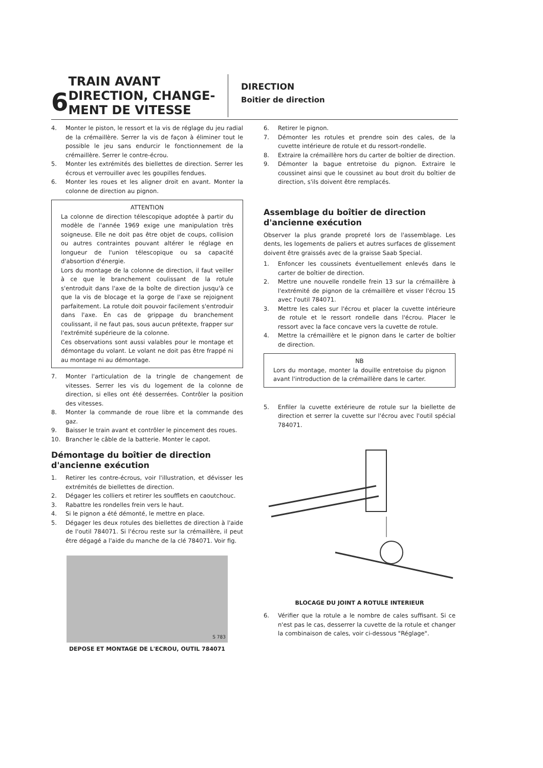6
TRAIN AVANT
DIRECTION, CHANGE-
MENT DE VITESSE
DIRECTION
Boitier de direction
4. Monter le piston, le ressort et la vis de réglage du jeu radial de la crémaillère. Serrer la vis de façon à éliminer tout le possible le jeu sans endurcir le fonctionnement de la crémaillère. Serrer le contre-écrou.
5. Monter les extrémités des biellettes de direction. Serrer les écrous et verrouiller avec les goupilles fendues.
6. Monter les roues et les aligner droit en avant. Monter la colonne de direction au pignon.
ATTENTION
La colonne de direction télescopique adoptée à partir du modèle de l'année 1969 exige une manipulation très soigneuse. Elle ne doit pas être objet de coups, collision ou autres contraintes pouvant altérer le réglage en longueur de l'union télescopique ou sa capacité d'absortion d'énergie.
Lors du montage de la colonne de direction, il faut veiller à ce que le branchement coulissant de la rotule s'entroduit dans l'axe de la boîte de direction jusqu'à ce que la vis de blocage et la gorge de l'axe se rejoignent parfaitement. La rotule doit pouvoir facilement s'entroduir dans l'axe. En cas de grippage du branchement coulissant, il ne faut pas, sous aucun prétexte, frapper sur l'extrémité supérieure de la colonne.
Ces observations sont aussi valables pour le montage et démontage du volant. Le volant ne doit pas être frappé ni au montage ni au démontage.
7. Monter l'articulation de la tringle de changement de vitesses. Serrer les vis du logement de la colonne de direction, si elles ont été desserrées. Contrôler la position des vitesses.
8. Monter la commande de roue libre et la commande des gaz.
9. Baisser le train avant et contrôler le pincement des roues.
10. Brancher le câble de la batterie. Monter le capot.
Démontage du boîtier de direction d'ancienne exécution
1. Retirer les contre-écrous, voir l'illustration, et dévisser les extrémités de biellettes de direction.
2. Dégager les colliers et retirer les soufflets en caoutchouc.
3. Rabattre les rondelles frein vers le haut.
4. Si le pignon a été démonté, le mettre en place.
5. Dégager les deux rotules des biellettes de direction à l'aide de l'outil 784071. Si l'écrou reste sur la crémaillère, il peut être dégagé a l'aide du manche de la clé 784071. Voir fig.
S 783
DEPOSE ET MONTAGE DE L'ECROU, OUTIL 784071
6. Retirer le pignon.
7. Démonter les rotules et prendre soin des cales, de la cuvette intérieure de rotule et du ressort-rondelle.
8. Extraire la crémaillère hors du carter de boîtier de direction.
9. Démonter la bague entretoise du pignon. Extraire le coussinet ainsi que le coussinet au bout droit du boîtier de direction, s'ils doivent être remplacés.
Assemblage du boîtier de direction d'ancienne exécution
Observer la plus grande propreté lors de l'assemblage. Les dents, les logements de paliers et autres surfaces de glissement doivent être graissés avec de la graisse Saab Special.
1. Enfoncer les coussinets éventuellement enlevés dans le carter de boîtier de direction.
2. Mettre une nouvelle rondelle frein 13 sur la crémaillère à l'extrémité de pignon de la crémaillère et visser l'écrou 15 avec l'outil 784071.
3. Mettre les cales sur l'écrou et placer la cuvette intérieure de rotule et le ressort rondelle dans l'écrou. Placer le ressort avec la face concave vers la cuvette de rotule.
4. Mettre la crémaillère et le pignon dans le carter de boîtier de direction.
NB
Lors du montage, monter la douille entretoise du pignon avant l'introduction de la crémaillère dans le carter.
5. Enfiler la cuvette extérieure de rotule sur la biellette de direction et serrer la cuvette sur l'écrou avec l'outil spécial 784071.
BLOCAGE DU JOINT A ROTULE INTERIEUR
6. Vérifier que la rotule a le nombre de cales suffisant. Si ce n'est pas le cas, desserrer la cuvette de la rotule et changer la combinaison de cales, voir ci-dessous "Réglage".